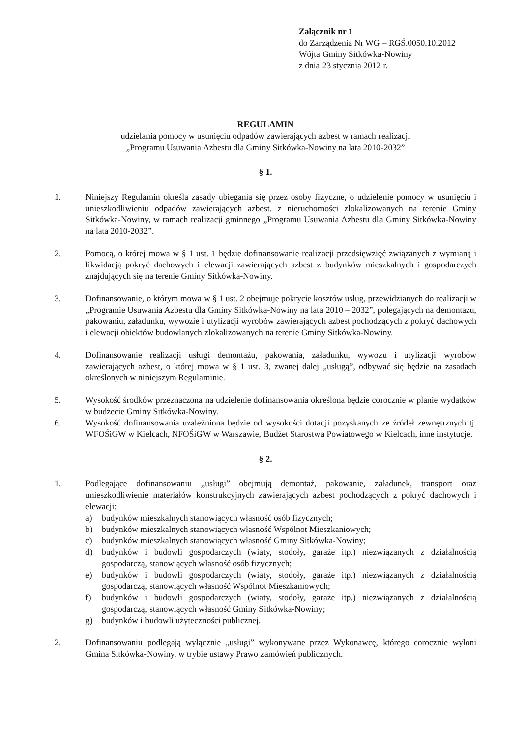Załącznik nr 1
do Zarządzenia Nr WG – RGŚ.0050.10.2012
Wójta Gminy Sitkówka-Nowiny
z dnia 23 stycznia 2012 r.
REGULAMIN
udzielania pomocy w usunięciu odpadów zawierających azbest w ramach realizacji
„Programu Usuwania Azbestu dla Gminy Sitkówka-Nowiny na lata 2010-2032”
§ 1.
1. Niniejszy Regulamin określa zasady ubiegania się przez osoby fizyczne, o udzielenie pomocy w usunięciu i unieszkodliwieniu odpadów zawierających azbest, z nieruchomości zlokalizowanych na terenie Gminy Sitkówka-Nowiny, w ramach realizacji gminnego „Programu Usuwania Azbestu dla Gminy Sitkówka-Nowiny na lata 2010-2032”.
2. Pomocą, o której mowa w § 1 ust. 1 będzie dofinansowanie realizacji przedsięwzięć związanych z wymianą i likwidacją pokryć dachowych i elewacji zawierających azbest z budynków mieszkalnych i gospodarczych znajdujących się na terenie Gminy Sitkówka-Nowiny.
3. Dofinansowanie, o którym mowa w § 1 ust. 2 obejmuje pokrycie kosztów usług, przewidzianych do realizacji w „Programie Usuwania Azbestu dla Gminy Sitkówka-Nowiny na lata 2010 – 2032”, polegających na demontażu, pakowaniu, załadunku, wywozie i utylizacji wyrobów zawierających azbest pochodzących z pokryć dachowych i elewacji obiektów budowlanych zlokalizowanych na terenie Gminy Sitkówka-Nowiny.
4. Dofinansowanie realizacji usługi demontażu, pakowania, załadunku, wywozu i utylizacji wyrobów zawierających azbest, o której mowa w § 1 ust. 3, zwanej dalej „usługą”, odbywać się będzie na zasadach określonych w niniejszym Regulaminie.
5. Wysokość środków przeznaczona na udzielenie dofinansowania określona będzie corocznie w planie wydatków w budżecie Gminy Sitkówka-Nowiny.
6. Wysokość dofinansowania uzależniona będzie od wysokości dotacji pozyskanych ze źródeł zewnętrznych tj. WFOŚiGW w Kielcach, NFOŚiGW w Warszawie, Budżet Starostwa Powiatowego w Kielcach, inne instytucje.
§ 2.
1. Podlegające dofinansowaniu „usługi” obejmują demontaż, pakowanie, załadunek, transport oraz unieszkodliwienie materiałów konstrukcyjnych zawierających azbest pochodzących z pokryć dachowych i elewacji:
a) budynków mieszkalnych stanowiących własność osób fizycznych;
b) budynków mieszkalnych stanowiących własność Wspólnot Mieszkaniowych;
c) budynków mieszkalnych stanowiących własność Gminy Sitkówka-Nowiny;
d) budynków i budowli gospodarczych (wiaty, stodoły, garaże itp.) niezwiązanych z działalnością gospodarczą, stanowiących własność osób fizycznych;
e) budynków i budowli gospodarczych (wiaty, stodoły, garaże itp.) niezwiązanych z działalnością gospodarczą, stanowiących własność Wspólnot Mieszkaniowych;
f) budynków i budowli gospodarczych (wiaty, stodoły, garaże itp.) niezwiązanych z działalnością gospodarczą, stanowiących własność Gminy Sitkówka-Nowiny;
g) budynków i budowli użyteczności publicznej.
2. Dofinansowaniu podlegają wyłącznie „usługi” wykonywane przez Wykonawcę, którego corocznie wyłoni Gmina Sitkówka-Nowiny, w trybie ustawy Prawo zamówień publicznych.